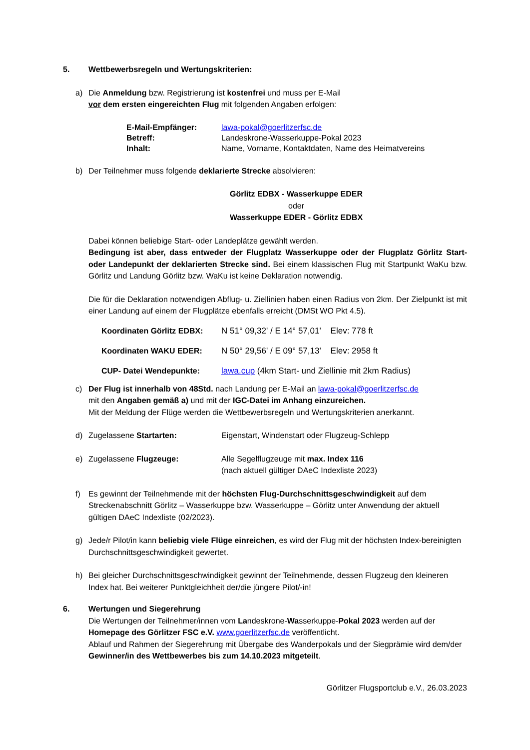5. Wettbewerbsregeln und Wertungskriterien:
a) Die Anmeldung bzw. Registrierung ist kostenfrei und muss per E-Mail
vor dem ersten eingereichten Flug mit folgenden Angaben erfolgen:
E-Mail-Empfänger: lawa-pokal@goerlitzerfsc.de
Betreff: Landeskrone-Wasserkuppe-Pokal 2023
Inhalt: Name, Vorname, Kontaktdaten, Name des Heimatvereins
b) Der Teilnehmer muss folgende deklarierte Strecke absolvieren:
Görlitz EDBX - Wasserkuppe EDER
oder
Wasserkuppe EDER - Görlitz EDBX
Dabei können beliebige Start- oder Landeplätze gewählt werden.
Bedingung ist aber, dass entweder der Flugplatz Wasserkuppe oder der Flugplatz Görlitz Start- oder Landepunkt der deklarierten Strecke sind. Bei einem klassischen Flug mit Startpunkt WaKu bzw. Görlitz und Landung Görlitz bzw. WaKu ist keine Deklaration notwendig.
Die für die Deklaration notwendigen Abflug- u. Ziellinien haben einen Radius von 2km. Der Zielpunkt ist mit einer Landung auf einem der Flugplätze ebenfalls erreicht (DMSt WO Pkt 4.5).
Koordinaten Görlitz EDBX: N 51° 09,32' / E 14° 57,01' Elev: 778 ft
Koordinaten WAKU EDER: N 50° 29,56' / E 09° 57,13' Elev: 2958 ft
CUP- Datei Wendepunkte: lawa.cup (4km Start- und Ziellinie mit 2km Radius)
c) Der Flug ist innerhalb von 48Std. nach Landung per E-Mail an lawa-pokal@goerlitzerfsc.de
mit den Angaben gemäß a) und mit der IGC-Datei im Anhang einzureichen.
Mit der Meldung der Flüge werden die Wettbewerbsregeln und Wertungskriterien anerkannt.
d) Zugelassene Startarten: Eigenstart, Windenstart oder Flugzeug-Schlepp
e) Zugelassene Flugzeuge: Alle Segelflugzeuge mit max. Index 116
(nach aktuell gültiger DAeC Indexliste 2023)
f) Es gewinnt der Teilnehmende mit der höchsten Flug-Durchschnittsgeschwindigkeit auf dem Streckenabschnitt Görlitz – Wasserkuppe bzw. Wasserkuppe – Görlitz unter Anwendung der aktuell gültigen DAeC Indexliste (02/2023).
g) Jede/r Pilot/in kann beliebig viele Flüge einreichen, es wird der Flug mit der höchsten Index-bereinigten Durchschnittsgeschwindigkeit gewertet.
h) Bei gleicher Durchschnittsgeschwindigkeit gewinnt der Teilnehmende, dessen Flugzeug den kleineren Index hat. Bei weiterer Punktgleichheit der/die jüngere Pilot/-in!
6. Wertungen und Siegerehrung
Die Wertungen der Teilnehmer/innen vom Landeskrone-Wasserkuppe-Pokal 2023 werden auf der Homepage des Görlitzer FSC e.V. www.goerlitzerfsc.de veröffentlicht.
Ablauf und Rahmen der Siegerehrung mit Übergabe des Wanderpokals und der Siegprämie wird dem/der Gewinner/in des Wettbewerbes bis zum 14.10.2023 mitgeteilt.
Görlitzer Flugsportclub e.V., 26.03.2023